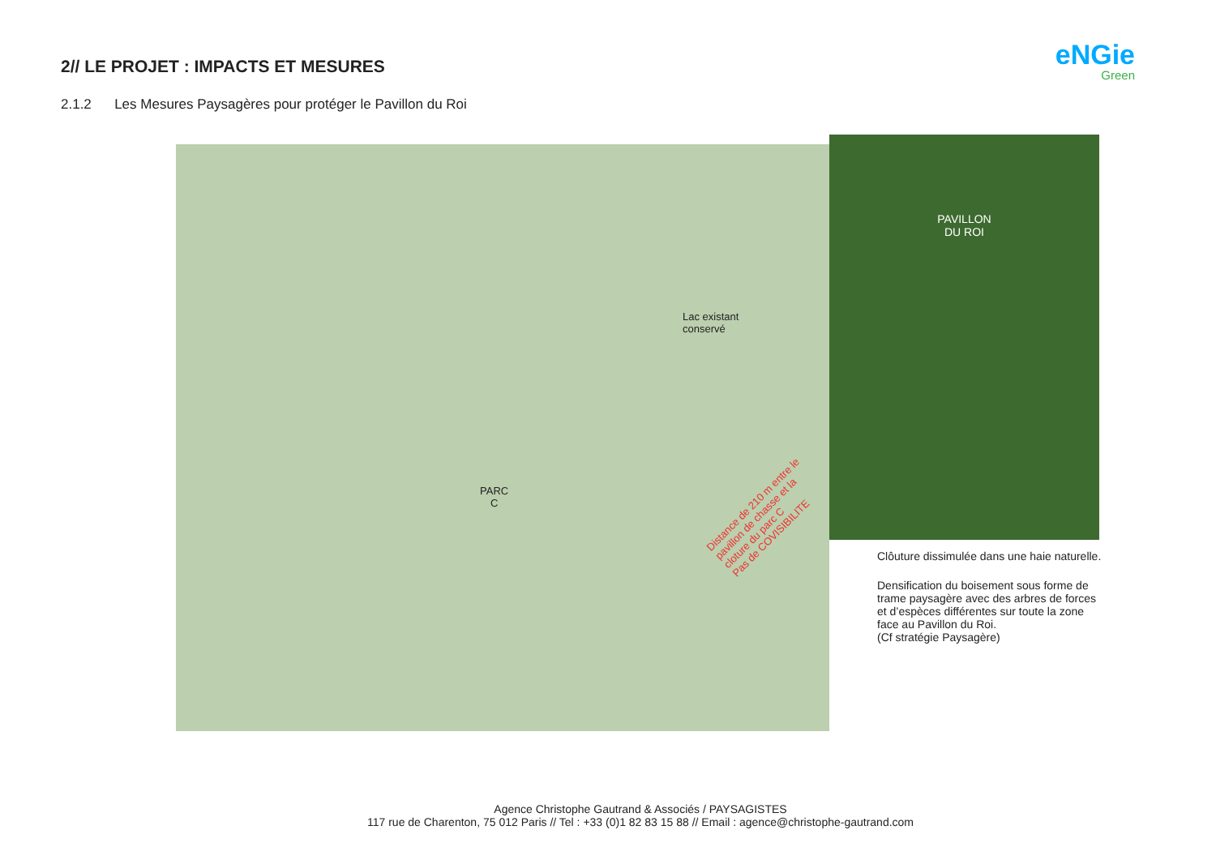2// LE PROJET : IMPACTS ET MESURES
2.1.2 Les Mesures Paysagères pour protéger le Pavillon du Roi
eNGie
Green
Lac existant
conservé
PARC
C
Distance de 210 m entre le pavillon de chasse et la cloture du parc C
Pas de COVISIBILITE
PAVILLON
DU ROI
Clôuture dissimulée dans une haie naturelle.
Densification du boisement sous forme de trame paysagère avec des arbres de forces et d’espèces différentes sur toute la zone face au Pavillon du Roi.
(Cf stratégie Paysagère)
Agence Christophe Gautrand & Associés / PAYSAGISTES
117 rue de Charenton, 75 012 Paris // Tel : +33 (0)1 82 83 15 88 // Email : agence@christophe-gautrand.com